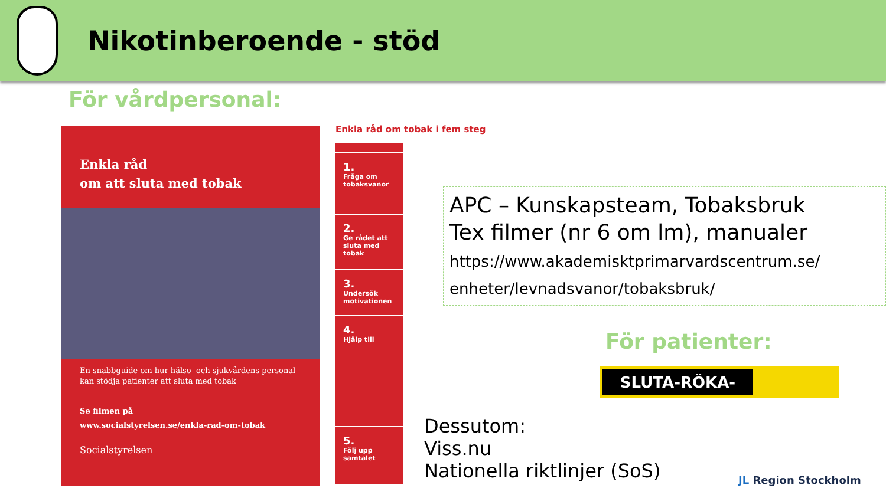Nikotinberoende - stöd
För vårdpersonal:
Enkla råd
om att sluta med tobak
En snabbguide om hur hälso- och sjukvårdens personal kan stödja patienter att sluta med tobak
Se filmen på
www.socialstyrelsen.se/enkla-rad-om-tobak
Socialstyrelsen
Enkla råd om tobak i fem steg
1.
Fråga om tobaksvanor
2.
Ge rådet att sluta med tobak
3.
Undersök motivationen
4.
Hjälp till
5.
Följ upp samtalet
APC – Kunskapsteam, Tobaksbruk
Tex filmer (nr 6 om lm), manualer
https://www.akademisktprimarvardscentrum.se/ enheter/levnadsvanor/tobaksbruk/
För patienter:
SLUTA-RÖKA-LINJEN
Dessutom:
Viss.nu
Nationella riktlinjer (SoS)
JL Region Stockholm